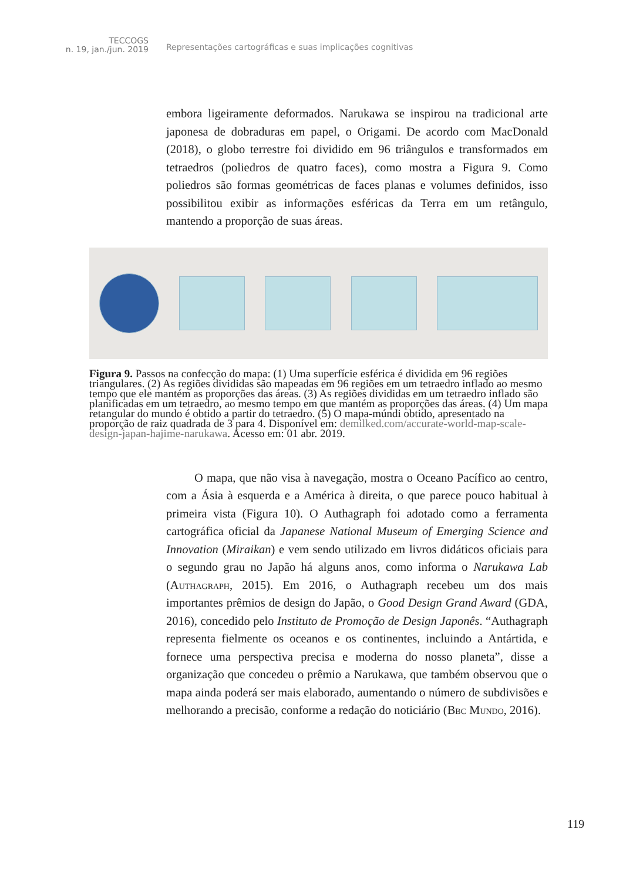TECCOGS
n. 19, jan./jun. 2019
Representações cartográficas e suas implicações cognitivas
embora ligeiramente deformados. Narukawa se inspirou na tradicional arte japonesa de dobraduras em papel, o Origami. De acordo com MacDonald (2018), o globo terrestre foi dividido em 96 triângulos e transformados em tetraedros (poliedros de quatro faces), como mostra a Figura 9. Como poliedros são formas geométricas de faces planas e volumes definidos, isso possibilitou exibir as informações esféricas da Terra em um retângulo, mantendo a proporção de suas áreas.
Figura 9. Passos na confecção do mapa: (1) Uma superfície esférica é dividida em 96 regiões triangulares. (2) As regiões divididas são mapeadas em 96 regiões em um tetraedro inflado ao mesmo tempo que ele mantém as proporções das áreas. (3) As regiões divididas em um tetraedro inflado são planificadas em um tetraedro, ao mesmo tempo em que mantém as proporções das áreas. (4) Um mapa retangular do mundo é obtido a partir do tetraedro. (5) O mapa-múndi obtido, apresentado na proporção de raiz quadrada de 3 para 4. Disponível em: demilked.com/accurate-world-map-scale-design-japan-hajime-narukawa. Acesso em: 01 abr. 2019.
O mapa, que não visa à navegação, mostra o Oceano Pacífico ao centro, com a Ásia à esquerda e a América à direita, o que parece pouco habitual à primeira vista (Figura 10). O Authagraph foi adotado como a ferramenta cartográfica oficial da Japanese National Museum of Emerging Science and Innovation (Miraikan) e vem sendo utilizado em livros didáticos oficiais para o segundo grau no Japão há alguns anos, como informa o Narukawa Lab (Authagraph, 2015). Em 2016, o Authagraph recebeu um dos mais importantes prêmios de design do Japão, o Good Design Grand Award (GDA, 2016), concedido pelo Instituto de Promoção de Design Japonês. “Authagraph representa fielmente os oceanos e os continentes, incluindo a Antártida, e fornece uma perspectiva precisa e moderna do nosso planeta”, disse a organização que concedeu o prêmio a Narukawa, que também observou que o mapa ainda poderá ser mais elaborado, aumentando o número de subdivisões e melhorando a precisão, conforme a redação do noticiário (Bbc Mundo, 2016).
119